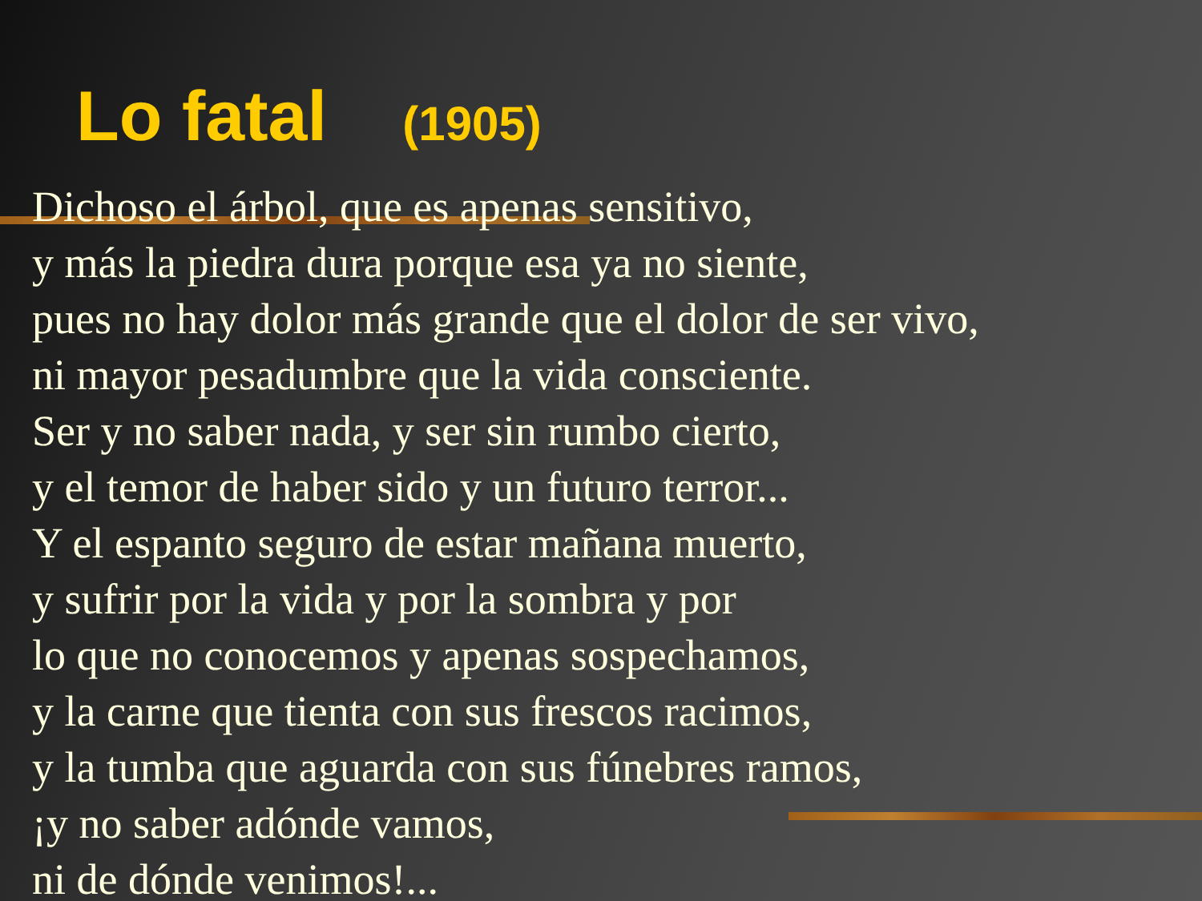Lo fatal (1905)
Dichoso el árbol, que es apenas sensitivo,
y más la piedra dura porque esa ya no siente,
pues no hay dolor más grande que el dolor de ser vivo,
ni mayor pesadumbre que la vida consciente.
Ser y no saber nada, y ser sin rumbo cierto,
y el temor de haber sido y un futuro terror...
Y el espanto seguro de estar mañana muerto,
y sufrir por la vida y por la sombra y por
lo que no conocemos y apenas sospechamos,
y la carne que tienta con sus frescos racimos,
y la tumba que aguarda con sus fúnebres ramos,
¡y no saber adónde vamos,
ni de dónde venimos!...